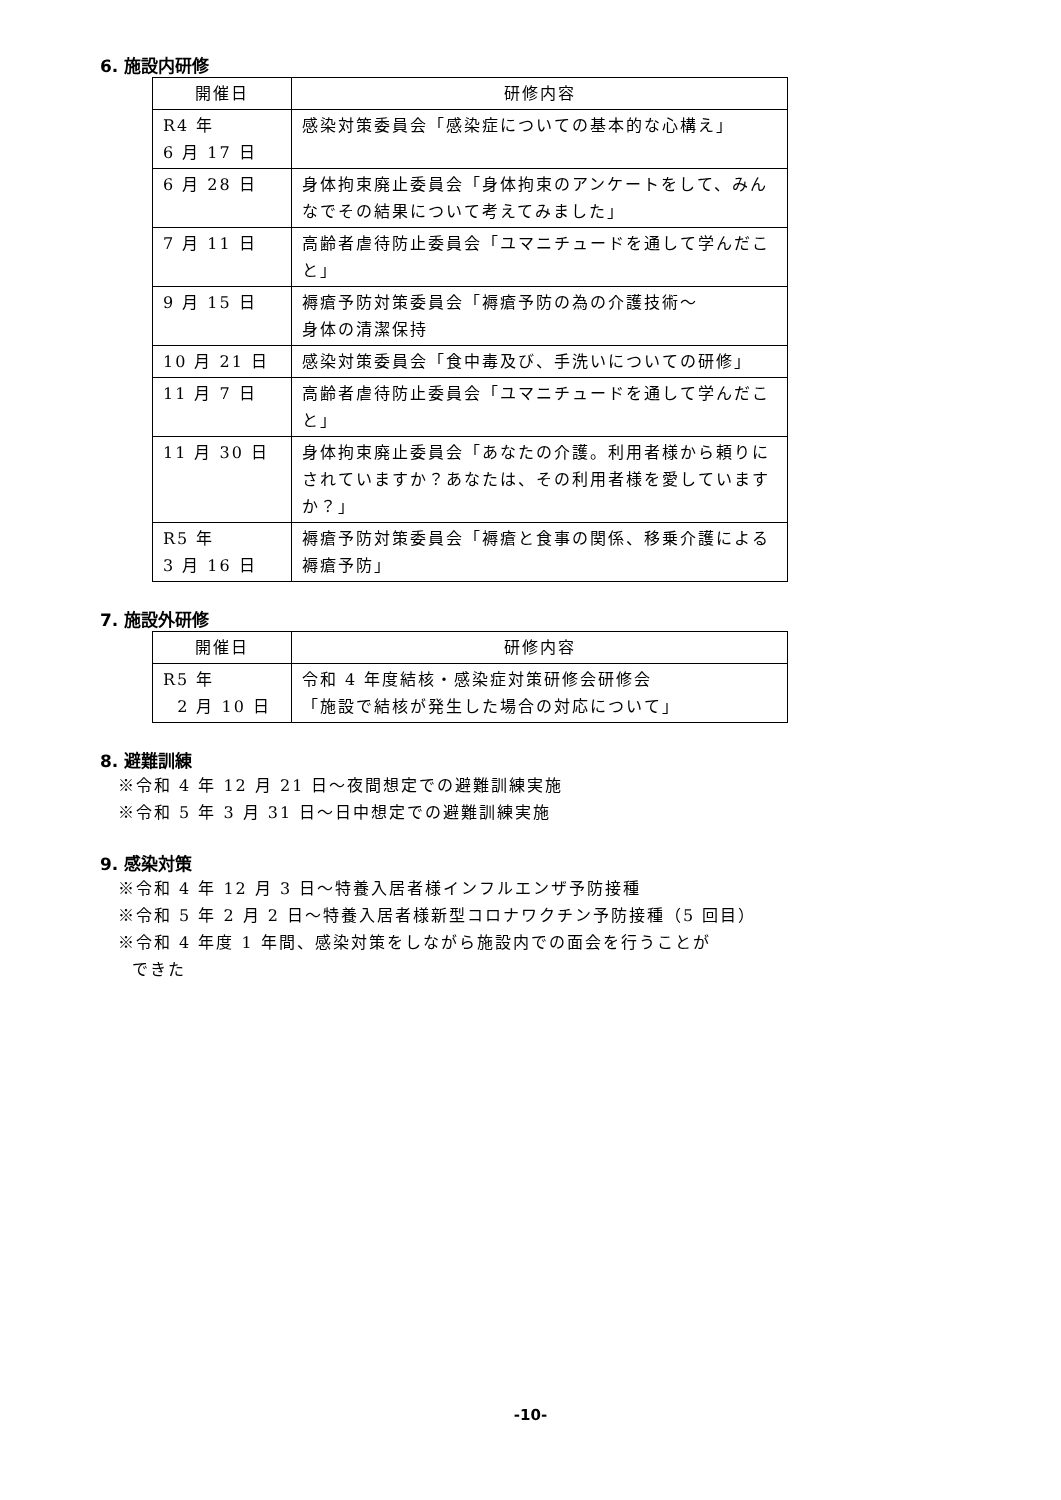6. 施設内研修
| 開催日 | 研修内容 |
| --- | --- |
| R4 年 6 月 17 日 | 感染対策委員会「感染症についての基本的な心構え」 |
| 6 月 28 日 | 身体拘束廃止委員会「身体拘束のアンケートをして、みんなでその結果について考えてみました」 |
| 7 月 11 日 | 高齢者虐待防止委員会「ユマニチュードを通して学んだこと」 |
| 9 月 15 日 | 褥瘡予防対策委員会「褥瘡予防の為の介護技術～ 身体の清潔保持 |
| 10 月 21 日 | 感染対策委員会「食中毒及び、手洗いについての研修」 |
| 11 月 7 日 | 高齢者虐待防止委員会「ユマニチュードを通して学んだこと」 |
| 11 月 30 日 | 身体拘束廃止委員会「あなたの介護。利用者様から頼りにされていますか？あなたは、その利用者様を愛していますか？」 |
| R5 年 3 月 16 日 | 褥瘡予防対策委員会「褥瘡と食事の関係、移乗介護による褥瘡予防」 |
7. 施設外研修
| 開催日 | 研修内容 |
| --- | --- |
| R5 年 2 月 10 日 | 令和 4 年度結核・感染症対策研修会研修会 「施設で結核が発生した場合の対応について」 |
8. 避難訓練
※令和 4 年 12 月 21 日～夜間想定での避難訓練実施
※令和 5 年 3 月 31 日～日中想定での避難訓練実施
9. 感染対策
※令和 4 年 12 月 3 日～特養入居者様インフルエンザ予防接種
※令和 5 年 2 月 2 日～特養入居者様新型コロナワクチン予防接種（5 回目）
※令和 4 年度 1 年間、感染対策をしながら施設内での面会を行うことが
できた
-10-